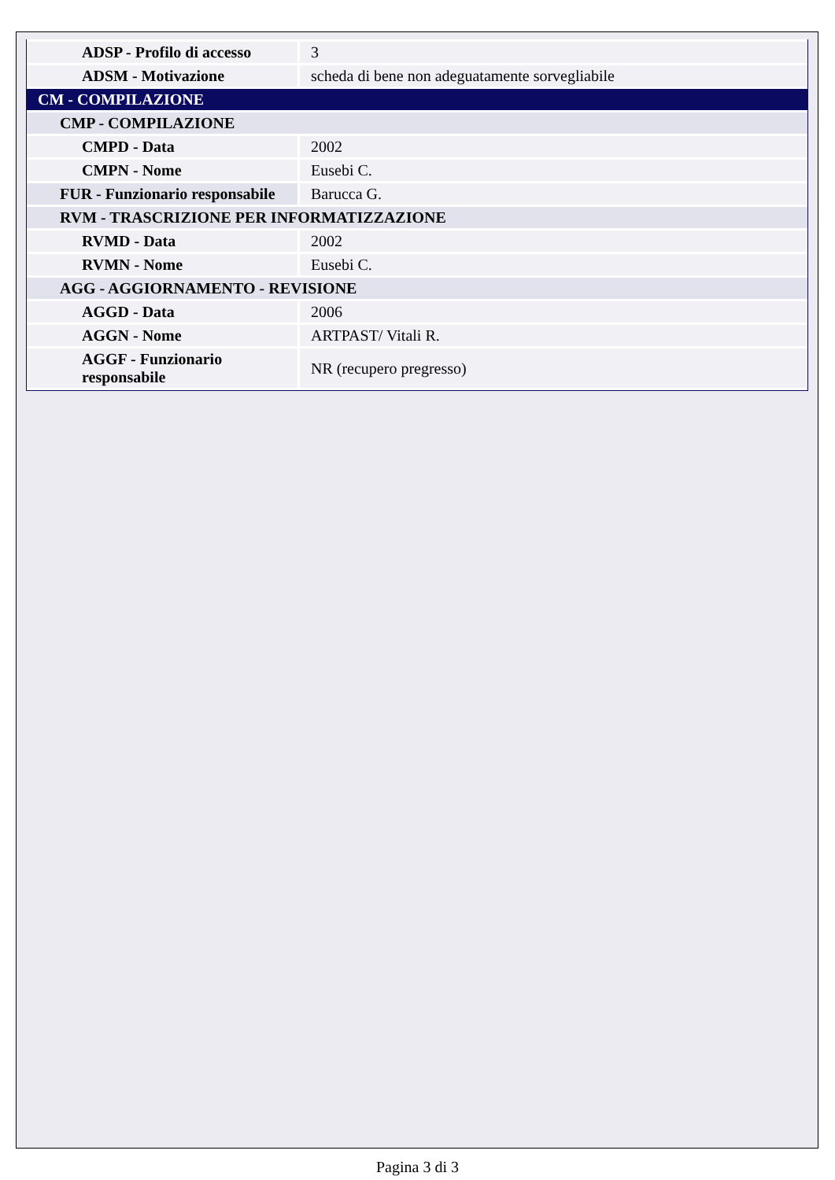| ADSP - Profilo di accesso | 3 |
| ADSM - Motivazione | scheda di bene non adeguatamente sorvegliabile |
| CM - COMPILAZIONE | |
| CMP - COMPILAZIONE | |
| CMPD - Data | 2002 |
| CMPN - Nome | Eusebi C. |
| FUR - Funzionario responsabile | Barucca G. |
| RVM - TRASCRIZIONE PER INFORMATIZZAZIONE | |
| RVMD - Data | 2002 |
| RVMN - Nome | Eusebi C. |
| AGG - AGGIORNAMENTO - REVISIONE | |
| AGGD - Data | 2006 |
| AGGN - Nome | ARTPAST/ Vitali R. |
| AGGF - Funzionario responsabile | NR (recupero pregresso) |
Pagina 3 di 3